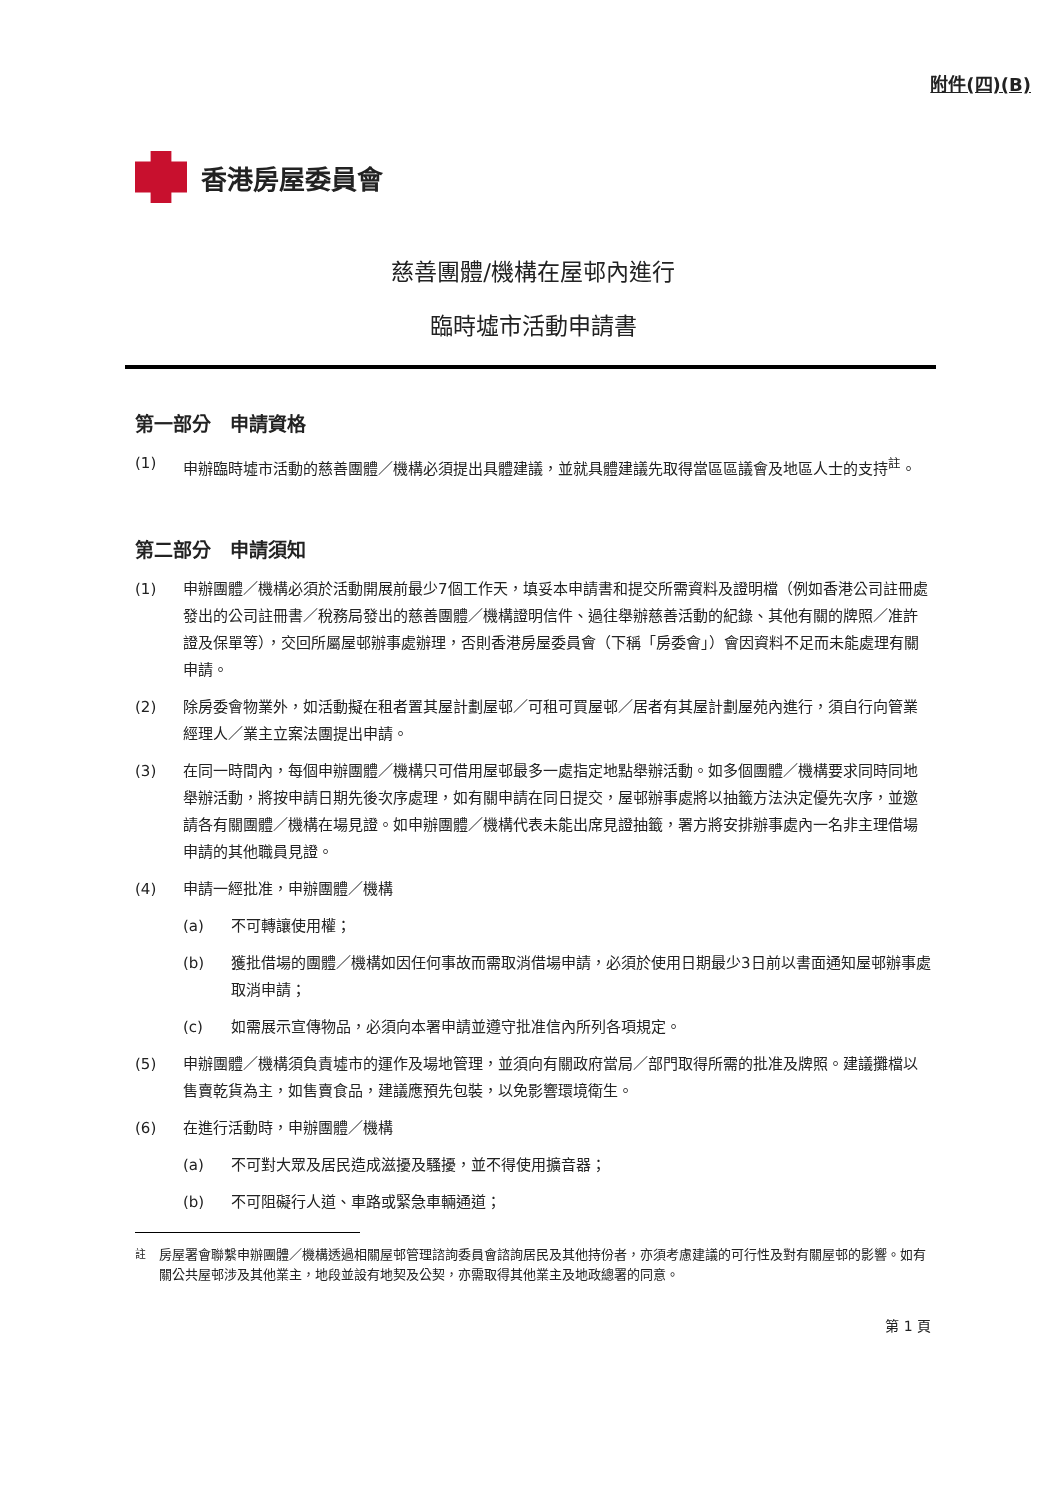附件(四)(B)
香港房屋委員會
慈善團體/機構在屋邨內進行
臨時墟市活動申請書
第一部分　申請資格
(1) 申辦臨時墟市活動的慈善團體／機構必須提出具體建議，並就具體建議先取得當區區議會及地區人士的支持<sup>註</sup>。
第二部分　申請須知
(1) 申辦團體／機構必須於活動開展前最少7個工作天，填妥本申請書和提交所需資料及證明檔（例如香港公司註冊處發出的公司註冊書／稅務局發出的慈善團體／機構證明信件、過往舉辦慈善活動的紀錄、其他有關的牌照／准許證及保單等），交回所屬屋邨辦事處辦理，否則香港房屋委員會（下稱「房委會」）會因資料不足而未能處理有關申請。
(2) 除房委會物業外，如活動擬在租者置其屋計劃屋邨／可租可買屋邨／居者有其屋計劃屋苑內進行，須自行向管業經理人／業主立案法團提出申請。
(3) 在同一時間內，每個申辦團體／機構只可借用屋邨最多一處指定地點舉辦活動。如多個團體／機構要求同時同地舉辦活動，將按申請日期先後次序處理，如有關申請在同日提交，屋邨辦事處將以抽籤方法決定優先次序，並邀請各有關團體／機構在場見證。如申辦團體／機構代表未能出席見證抽籤，署方將安排辦事處內一名非主理借場申請的其他職員見證。
(4) 申請一經批准，申辦團體／機構
(a) 不可轉讓使用權；
(b) 獲批借場的團體／機構如因任何事故而需取消借場申請，必須於使用日期最少3日前以書面通知屋邨辦事處取消申請；
(c) 如需展示宣傳物品，必須向本署申請並遵守批准信內所列各項規定。
(5) 申辦團體／機構須負責墟市的運作及場地管理，並須向有關政府當局／部門取得所需的批准及牌照。建議攤檔以售賣乾貨為主，如售賣食品，建議應預先包裝，以免影響環境衛生。
(6) 在進行活動時，申辦團體／機構
(a) 不可對大眾及居民造成滋擾及騷擾，並不得使用擴音器；
(b) 不可阻礙行人道、車路或緊急車輛通道；
<sup>註</sup> 房屋署會聯繫申辦團體／機構透過相關屋邨管理諮詢委員會諮詢居民及其他持份者，亦須考慮建議的可行性及對有關屋邨的影響。如有關公共屋邨涉及其他業主，地段並設有地契及公契，亦需取得其他業主及地政總署的同意。
第 1 頁